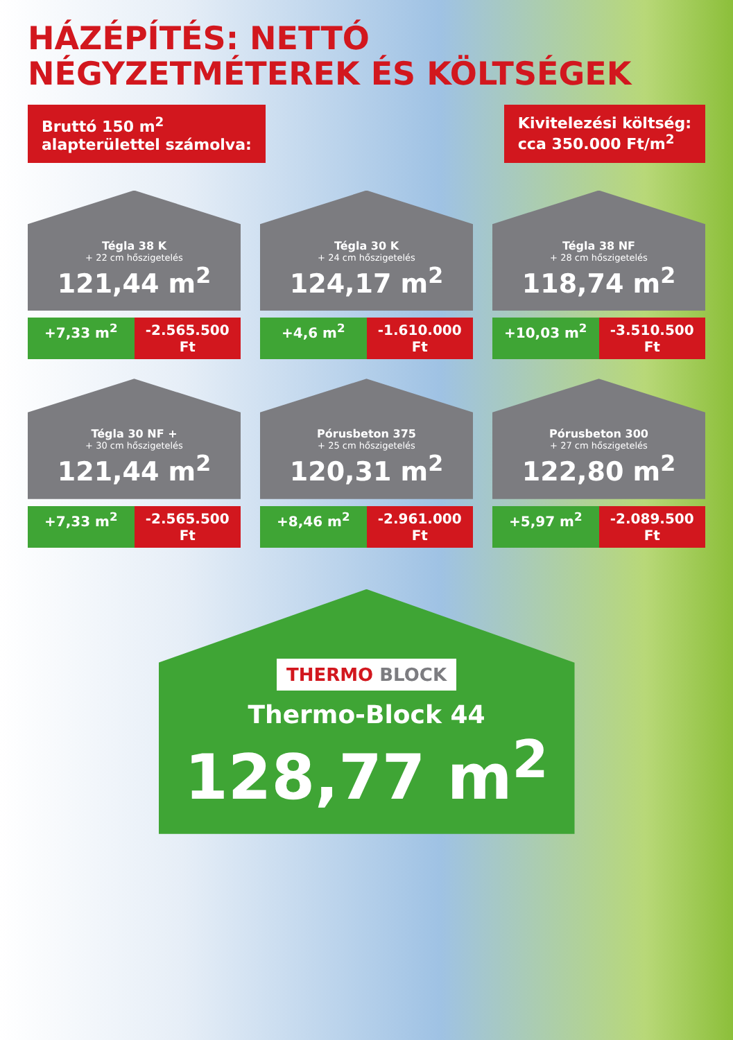HÁZÉPÍTÉS: NETTÓ NÉGYZETMÉTEREK ÉS KÖLTSÉGEK
Bruttó 150 m<sup>2</sup>
alapterülettel számolva:
Kivitelezési költség:
cca 350.000 Ft/m<sup>2</sup>
Tégla 38 K
+ 22 cm hőszigetelés
121,44 m<sup>2</sup>
+7,33 m<sup>2</sup> -2.565.500 Ft
Tégla 30 K
+ 24 cm hőszigetelés
124,17 m<sup>2</sup>
+4,6 m<sup>2</sup> -1.610.000 Ft
Tégla 38 NF
+ 28 cm hőszigetelés
118,74 m<sup>2</sup>
+10,03 m<sup>2</sup> -3.510.500 Ft
Tégla 30 NF +
+ 30 cm hőszigetelés
121,44 m<sup>2</sup>
+7,33 m<sup>2</sup> -2.565.500 Ft
Pórusbeton 375
+ 25 cm hőszigetelés
120,31 m<sup>2</sup>
+8,46 m<sup>2</sup> -2.961.000 Ft
Pórusbeton 300
+ 27 cm hőszigetelés
122,80 m<sup>2</sup>
+5,97 m<sup>2</sup> -2.089.500 Ft
THERMO BLOCK
Thermo-Block 44
128,77 m<sup>2</sup>